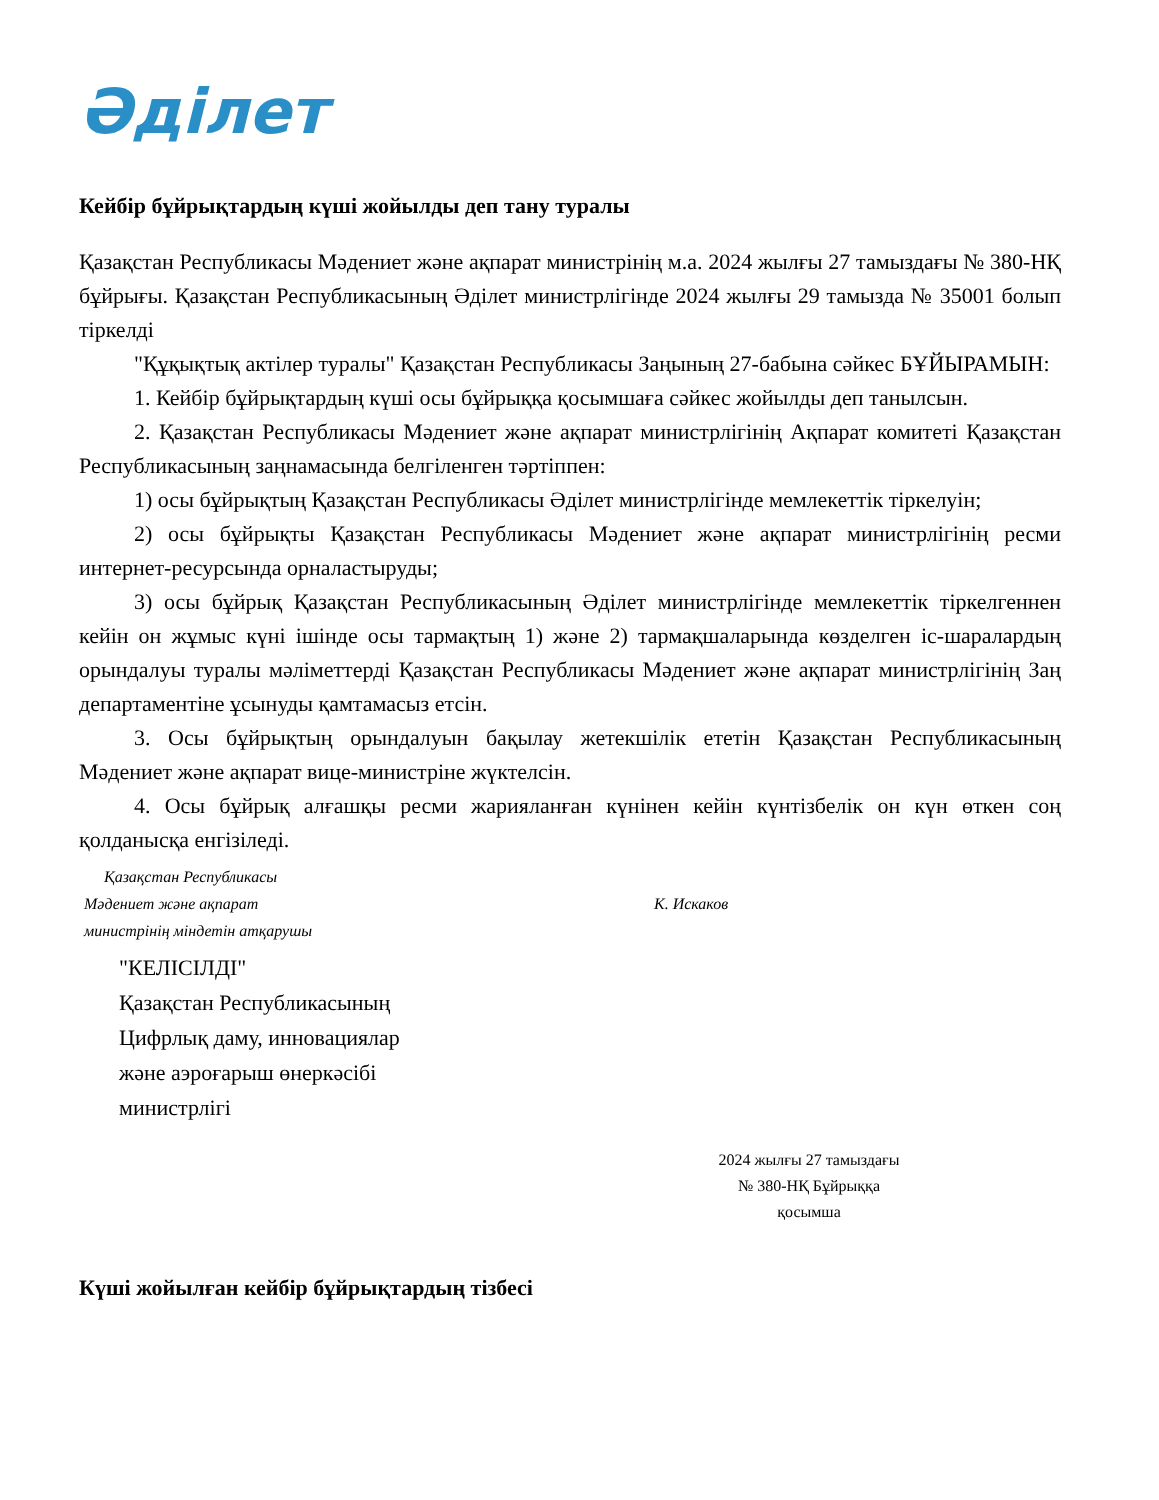Әділет
Кейбір бұйрықтардың күші жойылды деп тану туралы
Қазақстан Республикасы Мәдениет және ақпарат министрінің м.а. 2024 жылғы 27 тамыздағы № 380-НҚ бұйрығы. Қазақстан Республикасының Әділет министрлігінде 2024 жылғы 29 тамызда № 35001 болып тіркелді
"Құқықтық актілер туралы" Қазақстан Республикасы Заңының 27-бабына сәйкес БҰЙЫРАМЫН:
1. Кейбір бұйрықтардың күші осы бұйрыққа қосымшаға сәйкес жойылды деп танылсын.
2. Қазақстан Республикасы Мәдениет және ақпарат министрлігінің Ақпарат комитеті Қазақстан Республикасының заңнамасында белгіленген тәртіппен:
1) осы бұйрықтың Қазақстан Республикасы Әділет министрлігінде мемлекеттік тіркелуін;
2) осы бұйрықты Қазақстан Республикасы Мәдениет және ақпарат министрлігінің ресми интернет-ресурсында орналастыруды;
3) осы бұйрық Қазақстан Республикасының Әділет министрлігінде мемлекеттік тіркелгеннен кейін он жұмыс күні ішінде осы тармақтың 1) және 2) тармақшаларында көзделген іс-шаралардың орындалуы туралы мәліметтерді Қазақстан Республикасы Мәдениет және ақпарат министрлігінің Заң департаментіне ұсынуды қамтамасыз етсін.
3. Осы бұйрықтың орындалуын бақылау жетекшілік ететін Қазақстан Республикасының Мәдениет және ақпарат вице-министріне жүктелсін.
4. Осы бұйрық алғашқы ресми жарияланған күнінен кейін күнтізбелік он күн өткен соң қолданысқа енгізіледі.
Қазақстан Республикасы
Мәдениет және ақпарат
министрінің міндетін атқарушы
К. Искаков
"КЕЛІСІЛДІ"
Қазақстан Республикасының
Цифрлық даму, инновациялар
және аэроғарыш өнеркәсібі
министрлігі
2024 жылғы 27 тамыздағы
№ 380-НҚ Бұйрыққа
қосымша
Күші жойылған кейбір бұйрықтардың тізбесі